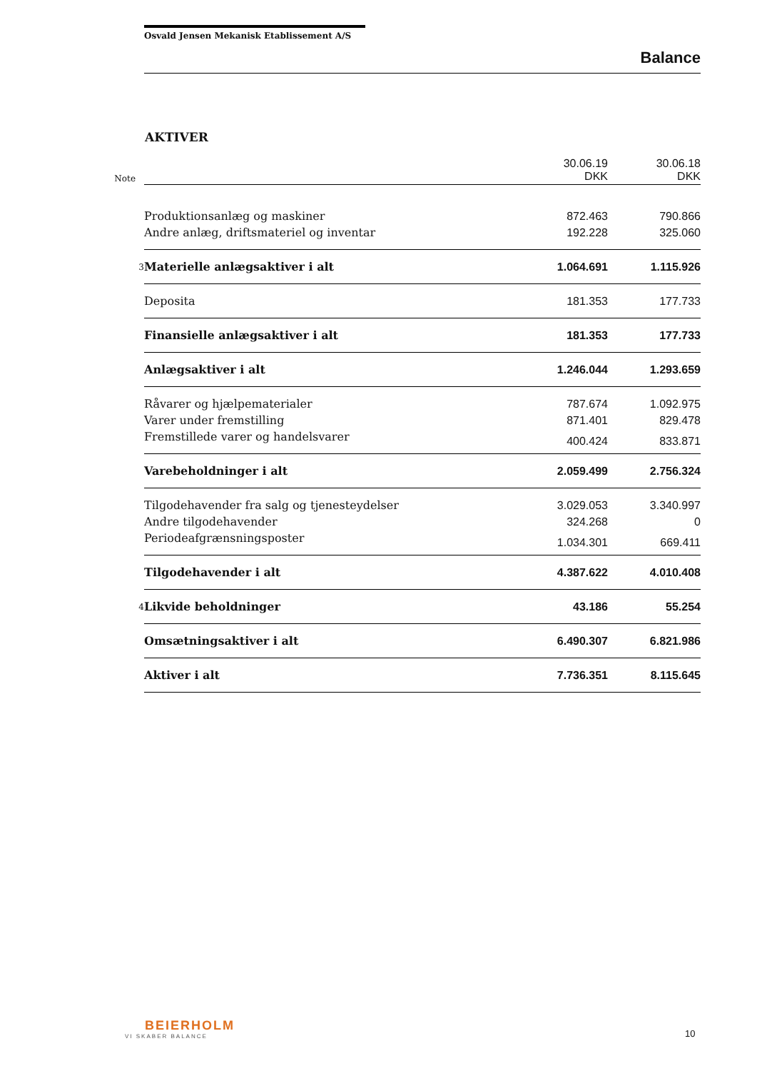Osvald Jensen Mekanisk Etablissement A/S
Balance
AKTIVER
| Note | | 30.06.19 DKK | 30.06.18 DKK |
| | Produktionsanlæg og maskiner | 872.463 | 790.866 |
| | Andre anlæg, driftsmateriel og inventar | 192.228 | 325.060 |
| 3 | Materielle anlægsaktiver i alt | 1.064.691 | 1.115.926 |
| | Deposita | 181.353 | 177.733 |
| | Finansielle anlægsaktiver i alt | 181.353 | 177.733 |
| | Anlægsaktiver i alt | 1.246.044 | 1.293.659 |
| | Råvarer og hjælpematerialer | 787.674 | 1.092.975 |
| | Varer under fremstilling | 871.401 | 829.478 |
| | Fremstillede varer og handelsvarer | 400.424 | 833.871 |
| | Varebeholdninger i alt | 2.059.499 | 2.756.324 |
| | Tilgodehavender fra salg og tjenesteydelser | 3.029.053 | 3.340.997 |
| | Andre tilgodehavender | 324.268 | 0 |
| | Periodeafgrænsningsposter | 1.034.301 | 669.411 |
| | Tilgodehavender i alt | 4.387.622 | 4.010.408 |
| 4 | Likvide beholdninger | 43.186 | 55.254 |
| | Omsætningsaktiver i alt | 6.490.307 | 6.821.986 |
| | Aktiver i alt | 7.736.351 | 8.115.645 |
BEIERHOLM
VI SKABER BALANCE
10